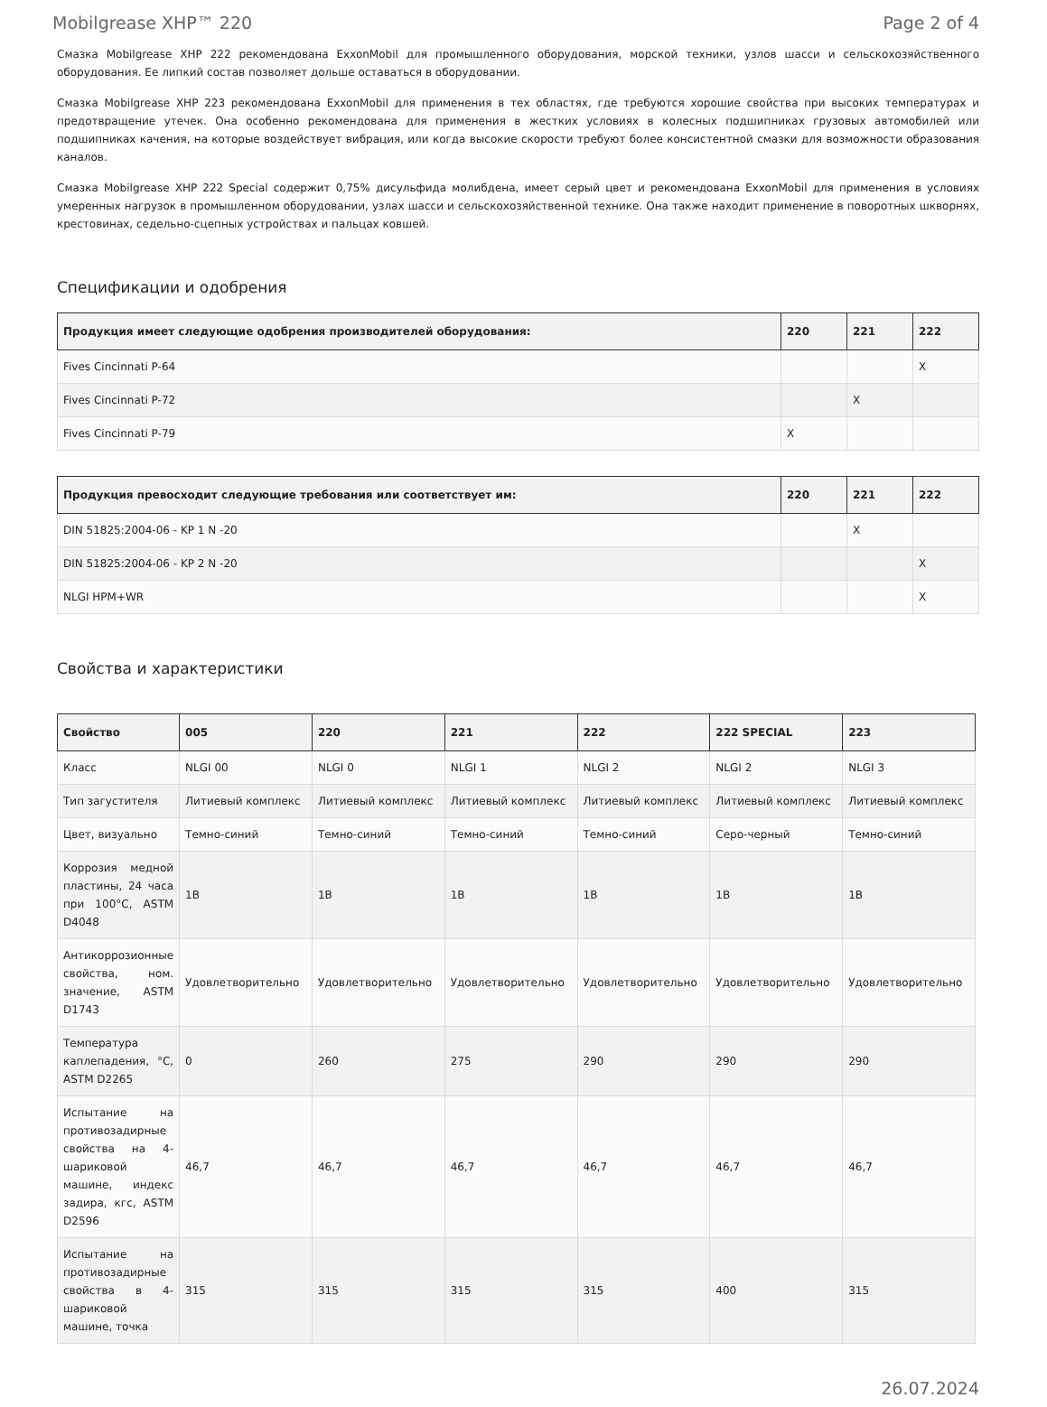Mobilgrease XHP™ 220 Page 2 of 4
Смазка Mobilgrease XHP 222 рекомендована ExxonMobil для промышленного оборудования, морской техники, узлов шасси и сельскохозяйственного оборудования. Ее липкий состав позволяет дольше оставаться в оборудовании.
Смазка Mobilgrease XHP 223 рекомендована ExxonMobil для применения в тех областях, где требуются хорошие свойства при высоких температурах и предотвращение утечек. Она особенно рекомендована для применения в жестких условиях в колесных подшипниках грузовых автомобилей или подшипниках качения, на которые воздействует вибрация, или когда высокие скорости требуют более консистентной смазки для возможности образования каналов.
Смазка Mobilgrease XHP 222 Special содержит 0,75% дисульфида молибдена, имеет серый цвет и рекомендована ExxonMobil для применения в условиях умеренных нагрузок в промышленном оборудовании, узлах шасси и сельскохозяйственной технике. Она также находит применение в поворотных шкворнях, крестовинах, седельно-сцепных устройствах и пальцах ковшей.
Спецификации и одобрения
| Продукция имеет следующие одобрения производителей оборудования: | 220 | 221 | 222 |
| --- | --- | --- | --- |
| Fives Cincinnati P-64 | | | X |
| Fives Cincinnati P-72 | | X | |
| Fives Cincinnati P-79 | X | | |
| Продукция превосходит следующие требования или соответствует им: | 220 | 221 | 222 |
| --- | --- | --- | --- |
| DIN 51825:2004-06 - KP 1 N -20 | | X | |
| DIN 51825:2004-06 - KP 2 N -20 | | | X |
| NLGI HPM+WR | | | X |
Свойства и характеристики
| Свойство | 005 | 220 | 221 | 222 | 222 SPECIAL | 223 |
| --- | --- | --- | --- | --- | --- | --- |
| Класс | NLGI 00 | NLGI 0 | NLGI 1 | NLGI 2 | NLGI 2 | NLGI 3 |
| Тип загустителя | Литиевый комплекс | Литиевый комплекс | Литиевый комплекс | Литиевый комплекс | Литиевый комплекс | Литиевый комплекс |
| Цвет, визуально | Темно-синий | Темно-синий | Темно-синий | Темно-синий | Серо-черный | Темно-синий |
| Коррозия медной пластины, 24 часа при 100°C, ASTM D4048 | 1B | 1B | 1B | 1B | 1B | 1B |
| Антикоррозионные свойства, ном. значение, ASTM D1743 | Удовлетворительно | Удовлетворительно | Удовлетворительно | Удовлетворительно | Удовлетворительно | Удовлетворительно |
| Температура каплепадения, °C, ASTM D2265 | 0 | 260 | 275 | 290 | 290 | 290 |
| Испытание на противозадирные свойства на 4-шариковой машине, индекс задира, кгс, ASTM D2596 | 46,7 | 46,7 | 46,7 | 46,7 | 46,7 | 46,7 |
| Испытание на противозадирные свойства в 4-шариковой машине, точка | 315 | 315 | 315 | 315 | 400 | 315 |
26.07.2024